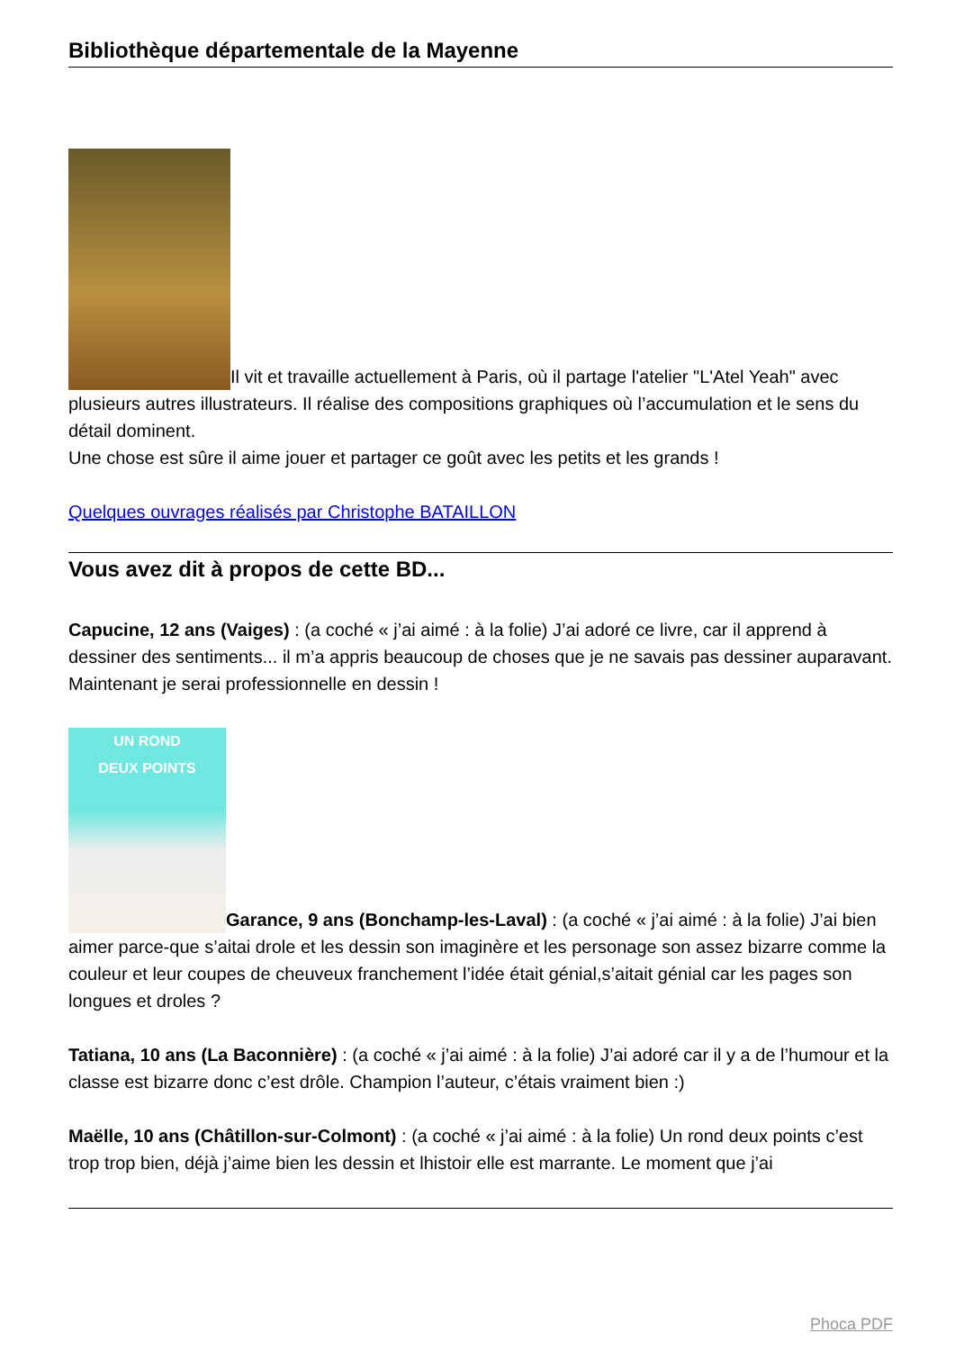Bibliothèque départementale de la Mayenne
Il vit et travaille actuellement à Paris, où il partage l'atelier "L'Atel Yeah" avec plusieurs autres illustrateurs. Il réalise des compositions graphiques où l’accumulation et le sens du détail dominent.
Une chose est sûre il aime jouer et partager ce goût avec les petits et les grands !
Quelques ouvrages réalisés par Christophe BATAILLON
Vous avez dit à propos de cette BD...
Capucine, 12 ans (Vaiges) : (a coché « j’ai aimé : à la folie) J’ai adoré ce livre, car il apprend à dessiner des sentiments... il m’a appris beaucoup de choses que je ne savais pas dessiner auparavant. Maintenant je serai professionnelle en dessin !
UN ROND
DEUX POINTS Garance, 9 ans (Bonchamp-les-Laval) : (a coché « j’ai aimé : à la folie) J’ai bien aimer parce-que s’aitai drole et les dessin son imaginère et les personage son assez bizarre comme la couleur et leur coupes de cheuveux franchement l’idée était génial,s’aitait génial car les pages son longues et droles ?
Tatiana, 10 ans (La Baconnière) : (a coché « j’ai aimé : à la folie) J’ai adoré car il y a de l’humour et la classe est bizarre donc c’est drôle. Champion l’auteur, c’étais vraiment bien :)
Maëlle, 10 ans (Châtillon-sur-Colmont) : (a coché « j’ai aimé : à la folie) Un rond deux points c’est trop trop bien, déjà j’aime bien les dessin et lhistoir elle est marrante. Le moment que j’ai
Phoca PDF